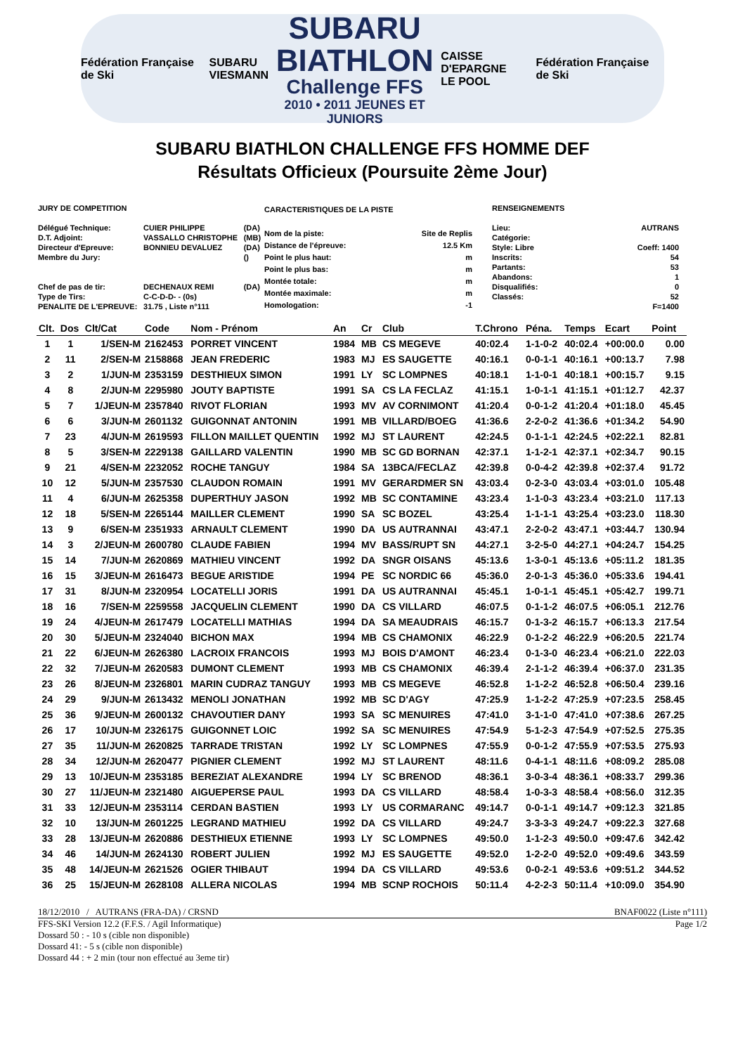Fédération Française de Ski
SUBARU
VIESMANN
SUBARU
BIATHLON
Challenge FFS
2010 • 2011 JEUNES ET JUNIORS
CAISSE D'EPARGNE
LE POOL
Fédération Française de Ski
SUBARU BIATHLON CHALLENGE FFS HOMME DEF
Résultats Officieux (Poursuite 2ème Jour)
| JURY DE COMPETITION | | |
| Délégué Technique: | CUIER PHILIPPE | (DA) |
| D.T. Adjoint: | VASSALLO CHRISTOPHE | (MB) |
| Directeur d'Epreuve: | BONNIEU DEVALUEZ | (DA) |
| Membre du Jury: | | () |
| Chef de pas de tir: | DECHENAUX REMI | (DA) |
| Type de Tirs: | C-C-D-D- - (0s) | |
| PENALITE DE L'EPREUVE: | 31.75 , Liste n°111 | |
| CARACTERISTIQUES DE LA PISTE | |
| Nom de la piste: | Site de Replis |
| Distance de l'épreuve: | 12.5 Km |
| Point le plus haut: | m |
| Point le plus bas: | m |
| Montée totale: | m |
| Montée maximale: | m |
| Homologation: | -1 |
| RENSEIGNEMENTS | |
| Lieu: | AUTRANS |
| Catégorie: | |
| Style: Libre | Coeff: 1400 |
| Inscrits: | 54 |
| Partants: | 53 |
| Abandons: | 1 |
| Disqualifiés: | 0 |
| Classés: | 52 |
| | F=1400 |
| Clt. | Dos | Clt/Cat | Code | Nom - Prénom | An | Cr | Club | T.Chrono | Péna. | Temps | Ecart | Point |
| --- | --- | --- | --- | --- | --- | --- | --- | --- | --- | --- | --- | --- |
| 1 | 1 | 1/SEN-M | 2162453 | PORRET VINCENT | 1984 | MB | CS MEGEVE | 40:02.4 | 1-1-0-2 | 40:02.4 | +00:00.0 | 0.00 |
| 2 | 11 | 2/SEN-M | 2158868 | JEAN FREDERIC | 1983 | MJ | ES SAUGETTE | 40:16.1 | 0-0-1-1 | 40:16.1 | +00:13.7 | 7.98 |
| 3 | 2 | 1/JUN-M | 2353159 | DESTHIEUX SIMON | 1991 | LY | SC LOMPNES | 40:18.1 | 1-1-0-1 | 40:18.1 | +00:15.7 | 9.15 |
| 4 | 8 | 2/JUN-M | 2295980 | JOUTY BAPTISTE | 1991 | SA | CS LA FECLAZ | 41:15.1 | 1-0-1-1 | 41:15.1 | +01:12.7 | 42.37 |
| 5 | 7 | 1/JEUN-M | 2357840 | RIVOT FLORIAN | 1993 | MV | AV CORNIMONT | 41:20.4 | 0-0-1-2 | 41:20.4 | +01:18.0 | 45.45 |
| 6 | 6 | 3/JUN-M | 2601132 | GUIGONNAT ANTONIN | 1991 | MB | VILLARD/BOEG | 41:36.6 | 2-2-0-2 | 41:36.6 | +01:34.2 | 54.90 |
| 7 | 23 | 4/JUN-M | 2619593 | FILLON MAILLET QUENTIN | 1992 | MJ | ST LAURENT | 42:24.5 | 0-1-1-1 | 42:24.5 | +02:22.1 | 82.81 |
| 8 | 5 | 3/SEN-M | 2229138 | GAILLARD VALENTIN | 1990 | MB | SC GD BORNAN | 42:37.1 | 1-1-2-1 | 42:37.1 | +02:34.7 | 90.15 |
| 9 | 21 | 4/SEN-M | 2232052 | ROCHE TANGUY | 1984 | SA | 13BCA/FECLAZ | 42:39.8 | 0-0-4-2 | 42:39.8 | +02:37.4 | 91.72 |
| 10 | 12 | 5/JUN-M | 2357530 | CLAUDON ROMAIN | 1991 | MV | GERARDMER SN | 43:03.4 | 0-2-3-0 | 43:03.4 | +03:01.0 | 105.48 |
| 11 | 4 | 6/JUN-M | 2625358 | DUPERTHUY JASON | 1992 | MB | SC CONTAMINE | 43:23.4 | 1-1-0-3 | 43:23.4 | +03:21.0 | 117.13 |
| 12 | 18 | 5/SEN-M | 2265144 | MAILLER CLEMENT | 1990 | SA | SC BOZEL | 43:25.4 | 1-1-1-1 | 43:25.4 | +03:23.0 | 118.30 |
| 13 | 9 | 6/SEN-M | 2351933 | ARNAULT CLEMENT | 1990 | DA | US AUTRANNAI | 43:47.1 | 2-2-0-2 | 43:47.1 | +03:44.7 | 130.94 |
| 14 | 3 | 2/JEUN-M | 2600780 | CLAUDE FABIEN | 1994 | MV | BASS/RUPT SN | 44:27.1 | 3-2-5-0 | 44:27.1 | +04:24.7 | 154.25 |
| 15 | 14 | 7/JUN-M | 2620869 | MATHIEU VINCENT | 1992 | DA | SNGR OISANS | 45:13.6 | 1-3-0-1 | 45:13.6 | +05:11.2 | 181.35 |
| 16 | 15 | 3/JEUN-M | 2616473 | BEGUE ARISTIDE | 1994 | PE | SC NORDIC 66 | 45:36.0 | 2-0-1-3 | 45:36.0 | +05:33.6 | 194.41 |
| 17 | 31 | 8/JUN-M | 2320954 | LOCATELLI JORIS | 1991 | DA | US AUTRANNAI | 45:45.1 | 1-0-1-1 | 45:45.1 | +05:42.7 | 199.71 |
| 18 | 16 | 7/SEN-M | 2259558 | JACQUELIN CLEMENT | 1990 | DA | CS VILLARD | 46:07.5 | 0-1-1-2 | 46:07.5 | +06:05.1 | 212.76 |
| 19 | 24 | 4/JEUN-M | 2617479 | LOCATELLI MATHIAS | 1994 | DA | SA MEAUDRAIS | 46:15.7 | 0-1-3-2 | 46:15.7 | +06:13.3 | 217.54 |
| 20 | 30 | 5/JEUN-M | 2324040 | BICHON MAX | 1994 | MB | CS CHAMONIX | 46:22.9 | 0-1-2-2 | 46:22.9 | +06:20.5 | 221.74 |
| 21 | 22 | 6/JEUN-M | 2626380 | LACROIX FRANCOIS | 1993 | MJ | BOIS D'AMONT | 46:23.4 | 0-1-3-0 | 46:23.4 | +06:21.0 | 222.03 |
| 22 | 32 | 7/JEUN-M | 2620583 | DUMONT CLEMENT | 1993 | MB | CS CHAMONIX | 46:39.4 | 2-1-1-2 | 46:39.4 | +06:37.0 | 231.35 |
| 23 | 26 | 8/JEUN-M | 2326801 | MARIN CUDRAZ TANGUY | 1993 | MB | CS MEGEVE | 46:52.8 | 1-1-2-2 | 46:52.8 | +06:50.4 | 239.16 |
| 24 | 29 | 9/JUN-M | 2613432 | MENOLI JONATHAN | 1992 | MB | SC D'AGY | 47:25.9 | 1-1-2-2 | 47:25.9 | +07:23.5 | 258.45 |
| 25 | 36 | 9/JEUN-M | 2600132 | CHAVOUTIER DANY | 1993 | SA | SC MENUIRES | 47:41.0 | 3-1-1-0 | 47:41.0 | +07:38.6 | 267.25 |
| 26 | 17 | 10/JUN-M | 2326175 | GUIGONNET LOIC | 1992 | SA | SC MENUIRES | 47:54.9 | 5-1-2-3 | 47:54.9 | +07:52.5 | 275.35 |
| 27 | 35 | 11/JUN-M | 2620825 | TARRADE TRISTAN | 1992 | LY | SC LOMPNES | 47:55.9 | 0-0-1-2 | 47:55.9 | +07:53.5 | 275.93 |
| 28 | 34 | 12/JUN-M | 2620477 | PIGNIER CLEMENT | 1992 | MJ | ST LAURENT | 48:11.6 | 0-4-1-1 | 48:11.6 | +08:09.2 | 285.08 |
| 29 | 13 | 10/JEUN-M | 2353185 | BEREZIAT ALEXANDRE | 1994 | LY | SC BRENOD | 48:36.1 | 3-0-3-4 | 48:36.1 | +08:33.7 | 299.36 |
| 30 | 27 | 11/JEUN-M | 2321480 | AIGUEPERSE PAUL | 1993 | DA | CS VILLARD | 48:58.4 | 1-0-3-3 | 48:58.4 | +08:56.0 | 312.35 |
| 31 | 33 | 12/JEUN-M | 2353114 | CERDAN BASTIEN | 1993 | LY | US CORMARANC | 49:14.7 | 0-0-1-1 | 49:14.7 | +09:12.3 | 321.85 |
| 32 | 10 | 13/JUN-M | 2601225 | LEGRAND MATHIEU | 1992 | DA | CS VILLARD | 49:24.7 | 3-3-3-3 | 49:24.7 | +09:22.3 | 327.68 |
| 33 | 28 | 13/JEUN-M | 2620886 | DESTHIEUX ETIENNE | 1993 | LY | SC LOMPNES | 49:50.0 | 1-1-2-3 | 49:50.0 | +09:47.6 | 342.42 |
| 34 | 46 | 14/JUN-M | 2624130 | ROBERT JULIEN | 1992 | MJ | ES SAUGETTE | 49:52.0 | 1-2-2-0 | 49:52.0 | +09:49.6 | 343.59 |
| 35 | 48 | 14/JEUN-M | 2621526 | OGIER THIBAUT | 1994 | DA | CS VILLARD | 49:53.6 | 0-0-2-1 | 49:53.6 | +09:51.2 | 344.52 |
| 36 | 25 | 15/JEUN-M | 2628108 | ALLERA NICOLAS | 1994 | MB | SCNP ROCHOIS | 50:11.4 | 4-2-2-3 | 50:11.4 | +10:09.0 | 354.90 |
18/12/2010 / AUTRANS (FRA-DA) / CRSND BNAF0022 (Liste n°111)
FFS-SKI Version 12.2 (F.F.S. / Agil Informatique) Page 1/2
Dossard 50 : - 10 s (cible non disponible)
Dossard 41: - 5 s (cible non disponible)
Dossard 44 : + 2 min (tour non effectué au 3eme tir)